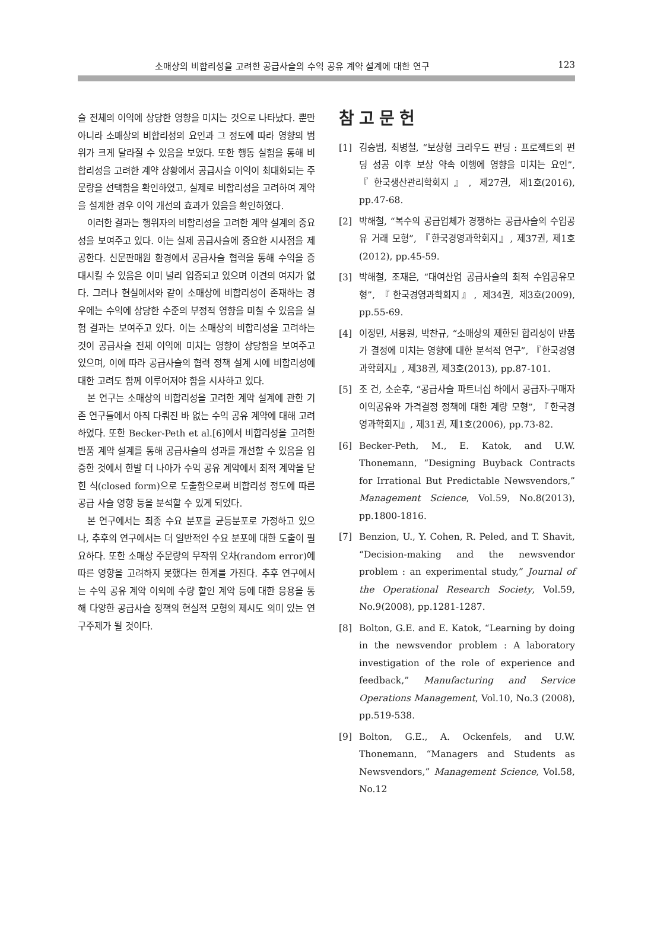소매상의 비합리성을 고려한 공급사슬의 수익 공유 계약 설계에 대한 연구 123
슬 전체의 이익에 상당한 영향을 미치는 것으로 나타났다. 뿐만 아니라 소매상의 비합리성의 요인과 그 정도에 따라 영향의 범위가 크게 달라질 수 있음을 보였다. 또한 행동 실험을 통해 비합리성을 고려한 계약 상황에서 공급사슬 이익이 최대화되는 주문량을 선택함을 확인하였고, 실제로 비합리성을 고려하여 계약을 설계한 경우 이익 개선의 효과가 있음을 확인하였다.
이러한 결과는 행위자의 비합리성을 고려한 계약 설계의 중요성을 보여주고 있다. 이는 실제 공급사슬에 중요한 시사점을 제공한다. 신문판매원 환경에서 공급사슬 협력을 통해 수익을 증대시킬 수 있음은 이미 널리 입증되고 있으며 이견의 여지가 없다. 그러나 현실에서와 같이 소매상에 비합리성이 존재하는 경우에는 수익에 상당한 수준의 부정적 영향을 미칠 수 있음을 실험 결과는 보여주고 있다. 이는 소매상의 비합리성을 고려하는 것이 공급사슬 전체 이익에 미치는 영향이 상당함을 보여주고 있으며, 이에 따라 공급사슬의 협력 정책 설계 시에 비합리성에 대한 고려도 함께 이루어져야 함을 시사하고 있다.
본 연구는 소매상의 비합리성을 고려한 계약 설계에 관한 기존 연구들에서 아직 다뤄진 바 없는 수익 공유 계약에 대해 고려하였다. 또한 Becker-Peth et al.[6]에서 비합리성을 고려한 반품 계약 설계를 통해 공급사슬의 성과를 개선할 수 있음을 입증한 것에서 한발 더 나아가 수익 공유 계약에서 최적 계약을 닫힌 식(closed form)으로 도출함으로써 비합리성 정도에 따른 공급 사슬 영향 등을 분석할 수 있게 되었다.
본 연구에서는 최종 수요 분포를 균등분포로 가정하고 있으나, 추후의 연구에서는 더 일반적인 수요 분포에 대한 도출이 필요하다. 또한 소매상 주문량의 무작위 오차(random error)에 따른 영향을 고려하지 못했다는 한계를 가진다. 추후 연구에서는 수익 공유 계약 이외에 수량 할인 계약 등에 대한 응용을 통해 다양한 공급사슬 정책의 현실적 모형의 제시도 의미 있는 연구주제가 될 것이다.
참고문헌
[1] 김승범, 최병철, “보상형 크라우드 펀딩 : 프로젝트의 펀딩 성공 이후 보상 약속 이행에 영향을 미치는 요인”, 『한국생산관리학회지』, 제27권, 제1호(2016), pp.47-68.
[2] 박해철, “복수의 공급업체가 경쟁하는 공급사슬의 수입공유 거래 모형”, 『한국경영과학회지』, 제37권, 제1호(2012), pp.45-59.
[3] 박해철, 조재은, “대여산업 공급사슬의 최적 수입공유모형”, 『한국경영과학회지』, 제34권, 제3호(2009), pp.55-69.
[4] 이정민, 서용원, 박찬규, “소매상의 제한된 합리성이 반품가 결정에 미치는 영향에 대한 분석적 연구”, 『한국경영과학회지』, 제38권, 제3호(2013), pp.87-101.
[5] 조 건, 소순후, “공급사슬 파트너십 하에서 공급자-구매자 이익공유와 가격결정 정책에 대한 계량 모형”, 『한국경영과학회지』, 제31권, 제1호(2006), pp.73-82.
[6] Becker-Peth, M., E. Katok, and U.W. Thonemann, “Designing Buyback Contracts for Irrational But Predictable Newsvendors,” Management Science, Vol.59, No.8(2013), pp.1800-1816.
[7] Benzion, U., Y. Cohen, R. Peled, and T. Shavit, “Decision-making and the newsvendor problem : an experimental study,” Journal of the Operational Research Society, Vol.59, No.9(2008), pp.1281-1287.
[8] Bolton, G.E. and E. Katok, “Learning by doing in the newsvendor problem : A laboratory investigation of the role of experience and feedback,” Manufacturing and Service Operations Management, Vol.10, No.3 (2008), pp.519-538.
[9] Bolton, G.E., A. Ockenfels, and U.W. Thonemann, “Managers and Students as Newsvendors,” Management Science, Vol.58, No.12